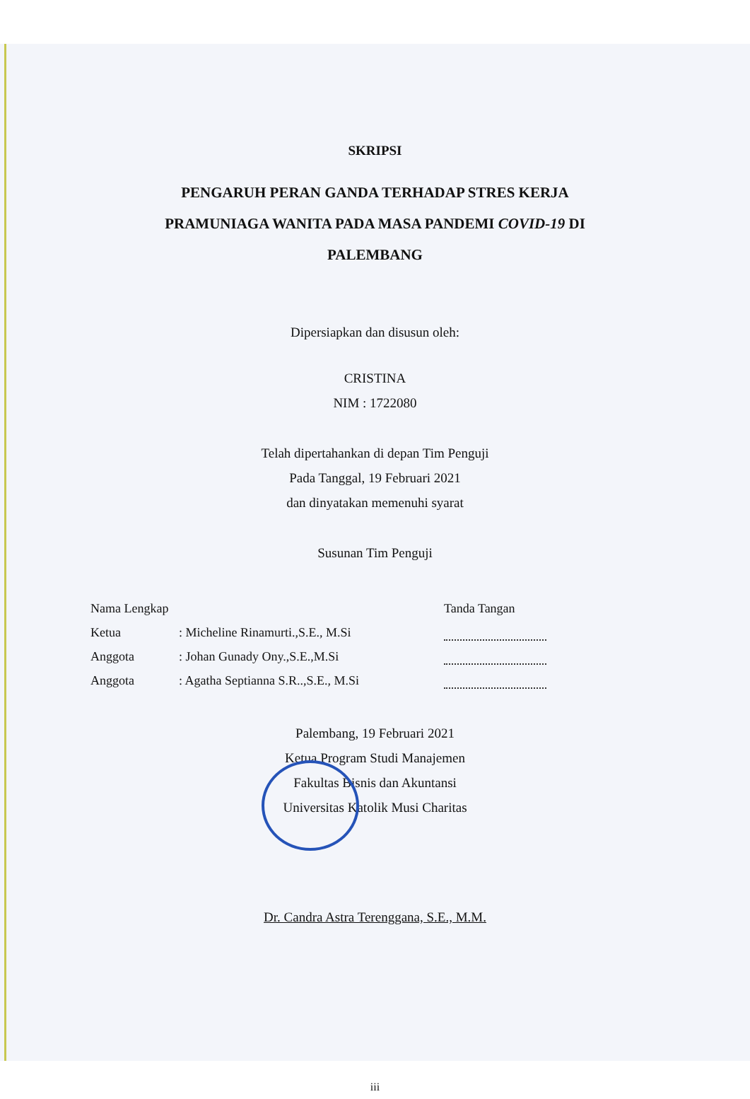SKRIPSI
PENGARUH PERAN GANDA TERHADAP STRES KERJA
PRAMUNIAGA WANITA PADA MASA PANDEMI COVID-19 DI
PALEMBANG
Dipersiapkan dan disusun oleh:
CRISTINA
NIM : 1722080
Telah dipertahankan di depan Tim Penguji
Pada Tanggal, 19 Februari 2021
dan dinyatakan memenuhi syarat
Susunan Tim Penguji
| Nama Lengkap | | Tanda Tangan |
| Ketua | : Micheline Rinamurti.,S.E., M.Si | |
| Anggota | : Johan Gunady Ony.,S.E.,M.Si | |
| Anggota | : Agatha Septianna S.R..,S.E., M.Si | |
Palembang, 19 Februari 2021
Ketua Program Studi Manajemen
Fakultas Bisnis dan Akuntansi
Universitas Katolik Musi Charitas
Dr. Candra Astra Terenggana, S.E., M.M.
iii